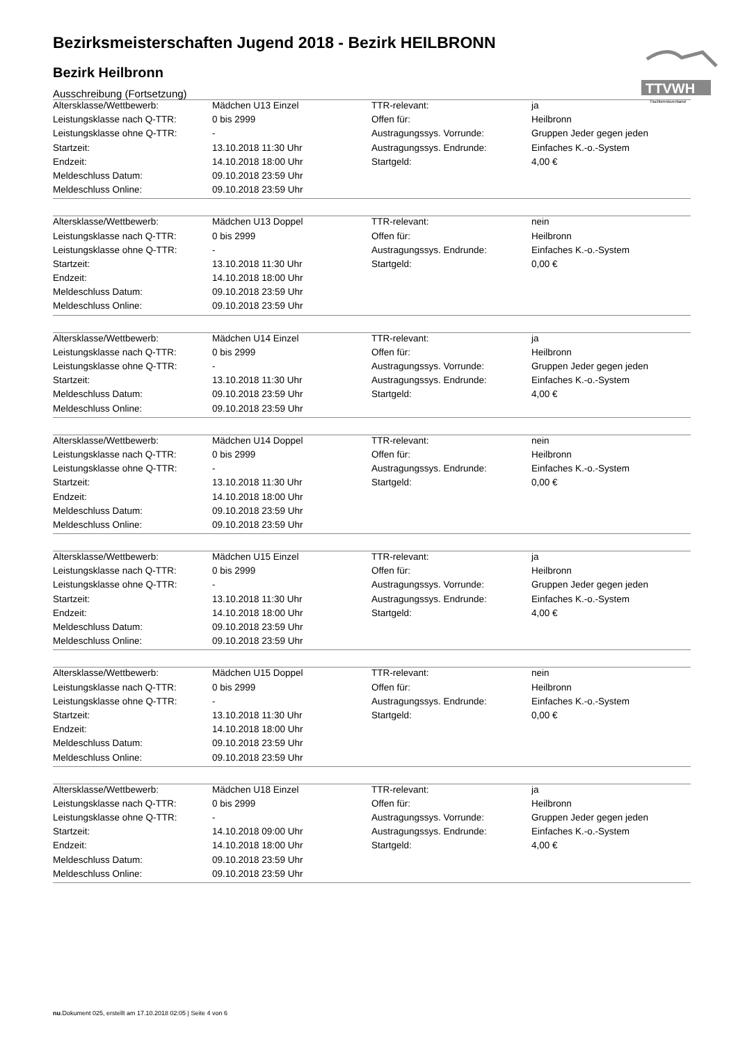TTVWH
Tischtennisverband
Bezirksmeisterschaften Jugend 2018 - Bezirk HEILBRONN
Bezirk Heilbronn
Ausschreibung (Fortsetzung)
| Altersklasse/Wettbewerb: | Mädchen U13 Einzel | TTR-relevant: | ja |
| Leistungsklasse nach Q-TTR: | 0 bis 2999 | Offen für: | Heilbronn |
| Leistungsklasse ohne Q-TTR: | - | Austragungssys. Vorrunde: | Gruppen Jeder gegen jeden |
| Startzeit: | 13.10.2018 11:30 Uhr | Austragungssys. Endrunde: | Einfaches K.-o.-System |
| Endzeit: | 14.10.2018 18:00 Uhr | Startgeld: | 4,00 € |
| Meldeschluss Datum: | 09.10.2018 23:59 Uhr | | |
| Meldeschluss Online: | 09.10.2018 23:59 Uhr | | |
| Altersklasse/Wettbewerb: | Mädchen U13 Doppel | TTR-relevant: | nein |
| Leistungsklasse nach Q-TTR: | 0 bis 2999 | Offen für: | Heilbronn |
| Leistungsklasse ohne Q-TTR: | - | Austragungssys. Endrunde: | Einfaches K.-o.-System |
| Startzeit: | 13.10.2018 11:30 Uhr | Startgeld: | 0,00 € |
| Endzeit: | 14.10.2018 18:00 Uhr | | |
| Meldeschluss Datum: | 09.10.2018 23:59 Uhr | | |
| Meldeschluss Online: | 09.10.2018 23:59 Uhr | | |
| Altersklasse/Wettbewerb: | Mädchen U14 Einzel | TTR-relevant: | ja |
| Leistungsklasse nach Q-TTR: | 0 bis 2999 | Offen für: | Heilbronn |
| Leistungsklasse ohne Q-TTR: | - | Austragungssys. Vorrunde: | Gruppen Jeder gegen jeden |
| Startzeit: | 13.10.2018 11:30 Uhr | Austragungssys. Endrunde: | Einfaches K.-o.-System |
| Meldeschluss Datum: | 09.10.2018 23:59 Uhr | Startgeld: | 4,00 € |
| Meldeschluss Online: | 09.10.2018 23:59 Uhr | | |
| Altersklasse/Wettbewerb: | Mädchen U14 Doppel | TTR-relevant: | nein |
| Leistungsklasse nach Q-TTR: | 0 bis 2999 | Offen für: | Heilbronn |
| Leistungsklasse ohne Q-TTR: | - | Austragungssys. Endrunde: | Einfaches K.-o.-System |
| Startzeit: | 13.10.2018 11:30 Uhr | Startgeld: | 0,00 € |
| Endzeit: | 14.10.2018 18:00 Uhr | | |
| Meldeschluss Datum: | 09.10.2018 23:59 Uhr | | |
| Meldeschluss Online: | 09.10.2018 23:59 Uhr | | |
| Altersklasse/Wettbewerb: | Mädchen U15 Einzel | TTR-relevant: | ja |
| Leistungsklasse nach Q-TTR: | 0 bis 2999 | Offen für: | Heilbronn |
| Leistungsklasse ohne Q-TTR: | - | Austragungssys. Vorrunde: | Gruppen Jeder gegen jeden |
| Startzeit: | 13.10.2018 11:30 Uhr | Austragungssys. Endrunde: | Einfaches K.-o.-System |
| Endzeit: | 14.10.2018 18:00 Uhr | Startgeld: | 4,00 € |
| Meldeschluss Datum: | 09.10.2018 23:59 Uhr | | |
| Meldeschluss Online: | 09.10.2018 23:59 Uhr | | |
| Altersklasse/Wettbewerb: | Mädchen U15 Doppel | TTR-relevant: | nein |
| Leistungsklasse nach Q-TTR: | 0 bis 2999 | Offen für: | Heilbronn |
| Leistungsklasse ohne Q-TTR: | - | Austragungssys. Endrunde: | Einfaches K.-o.-System |
| Startzeit: | 13.10.2018 11:30 Uhr | Startgeld: | 0,00 € |
| Endzeit: | 14.10.2018 18:00 Uhr | | |
| Meldeschluss Datum: | 09.10.2018 23:59 Uhr | | |
| Meldeschluss Online: | 09.10.2018 23:59 Uhr | | |
| Altersklasse/Wettbewerb: | Mädchen U18 Einzel | TTR-relevant: | ja |
| Leistungsklasse nach Q-TTR: | 0 bis 2999 | Offen für: | Heilbronn |
| Leistungsklasse ohne Q-TTR: | - | Austragungssys. Vorrunde: | Gruppen Jeder gegen jeden |
| Startzeit: | 14.10.2018 09:00 Uhr | Austragungssys. Endrunde: | Einfaches K.-o.-System |
| Endzeit: | 14.10.2018 18:00 Uhr | Startgeld: | 4,00 € |
| Meldeschluss Datum: | 09.10.2018 23:59 Uhr | | |
| Meldeschluss Online: | 09.10.2018 23:59 Uhr | | |
nu.Dokument 025, erstellt am 17.10.2018 02:05 | Seite 4 von 6